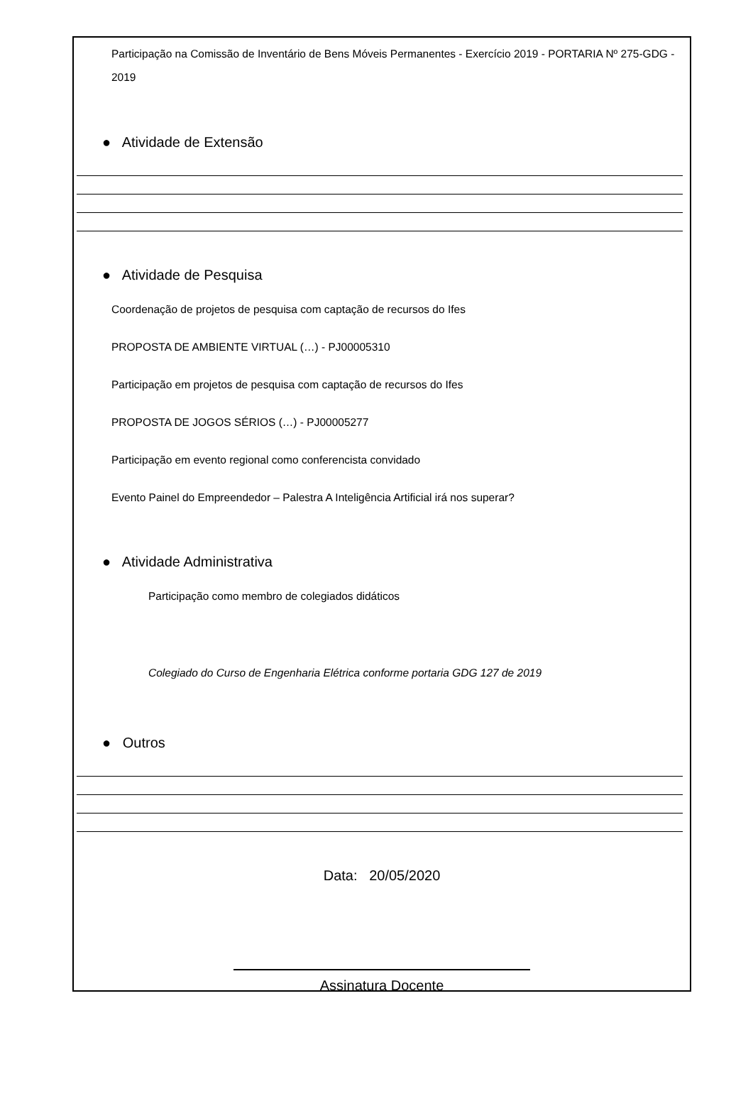Participação na Comissão de Inventário de Bens Móveis Permanentes - Exercício 2019 - PORTARIA Nº 275-GDG - 2019
● Atividade de Extensão
● Atividade de Pesquisa
Coordenação de projetos de pesquisa com captação de recursos do Ifes
PROPOSTA DE AMBIENTE VIRTUAL (…) - PJ00005310
Participação em projetos de pesquisa com captação de recursos do Ifes
PROPOSTA DE JOGOS SÉRIOS (…) - PJ00005277
Participação em evento regional como conferencista convidado
Evento Painel do Empreendedor – Palestra A Inteligência Artificial irá nos superar?
● Atividade Administrativa
Participação como membro de colegiados didáticos
Colegiado do Curso de Engenharia Elétrica conforme portaria GDG 127 de 2019
● Outros
Data: 20/05/2020
Assinatura Docente